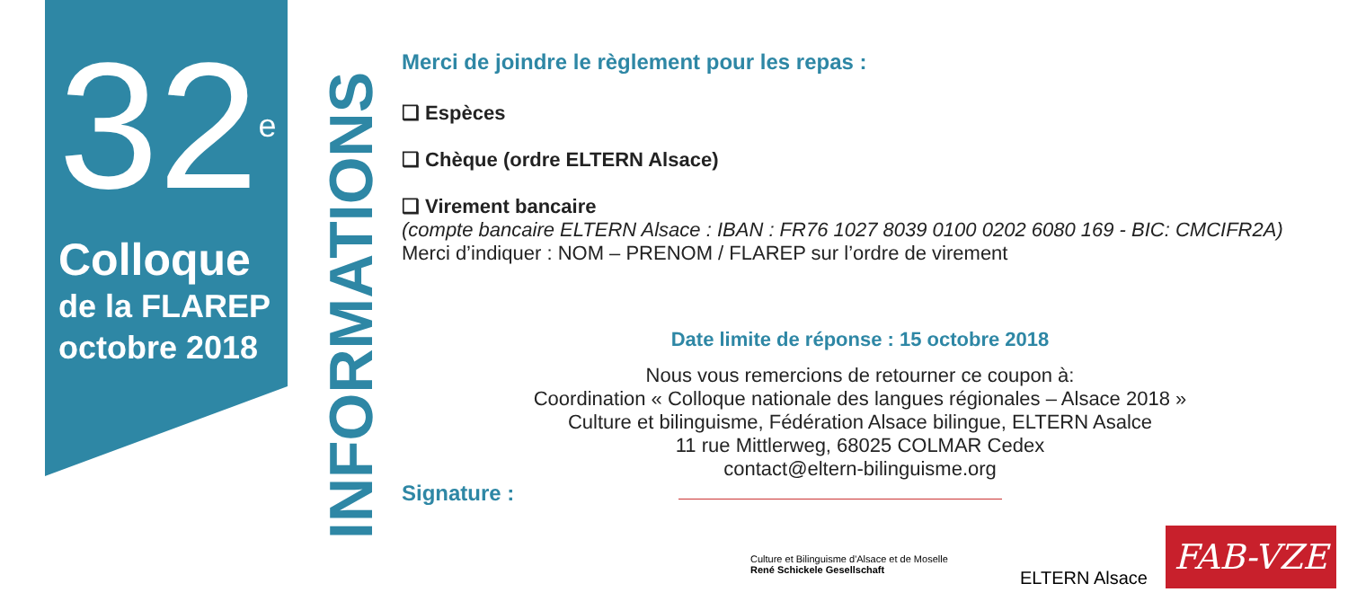32<sup>e</sup>
Colloque
de la FLAREP
octobre 2018
INFORMATIONS
Merci de joindre le règlement pour les repas :
❑ Espèces
❑ Chèque (ordre ELTERN Alsace)
❑ Virement bancaire
(compte bancaire ELTERN Alsace : IBAN : FR76 1027 8039 0100 0202 6080 169 - BIC: CMCIFR2A)
Merci d’indiquer : NOM – PRENOM / FLAREP sur l’ordre de virement
Date limite de réponse : 15 octobre 2018
Nous vous remercions de retourner ce coupon à:
Coordination « Colloque nationale des langues régionales – Alsace 2018 »
Culture et bilinguisme, Fédération Alsace bilingue, ELTERN Asalce
11 rue Mittlerweg, 68025 COLMAR Cedex
contact@eltern-bilinguisme.org
Signature :
Culture et Bilinguisme d'Alsace et de Moselle
René Schickele Gesellschaft
ELTERN Alsace
FAB-VZE